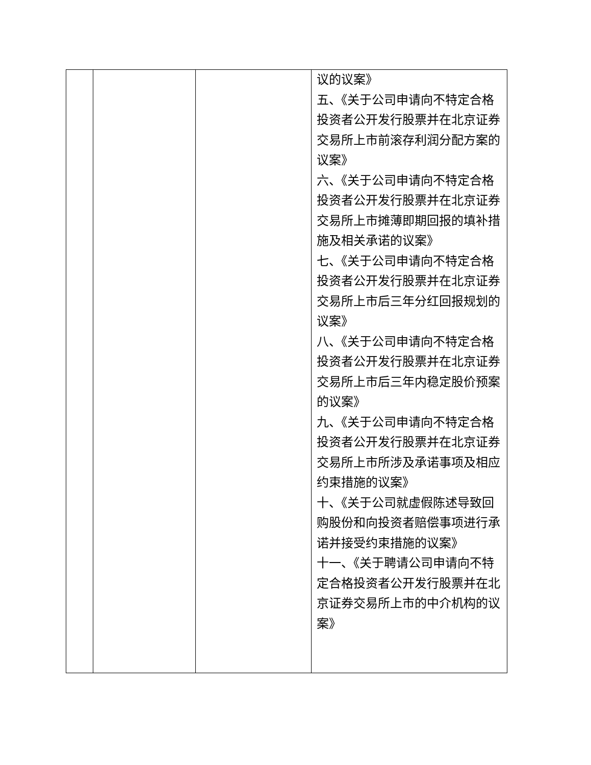| | | | 议的议案》 五、《关于公司申请向不特定合格投资者公开发行股票并在北京证券交易所上市前滚存利润分配方案的议案》 六、《关于公司申请向不特定合格投资者公开发行股票并在北京证券交易所上市摊薄即期回报的填补措施及相关承诺的议案》 七、《关于公司申请向不特定合格投资者公开发行股票并在北京证券交易所上市后三年分红回报规划的议案》 八、《关于公司申请向不特定合格投资者公开发行股票并在北京证券交易所上市后三年内稳定股价预案的议案》 九、《关于公司申请向不特定合格投资者公开发行股票并在北京证券交易所上市所涉及承诺事项及相应约束措施的议案》 十、《关于公司就虚假陈述导致回购股份和向投资者赔偿事项进行承诺并接受约束措施的议案》 十一、《关于聘请公司申请向不特定合格投资者公开发行股票并在北京证券交易所上市的中介机构的议案》 |